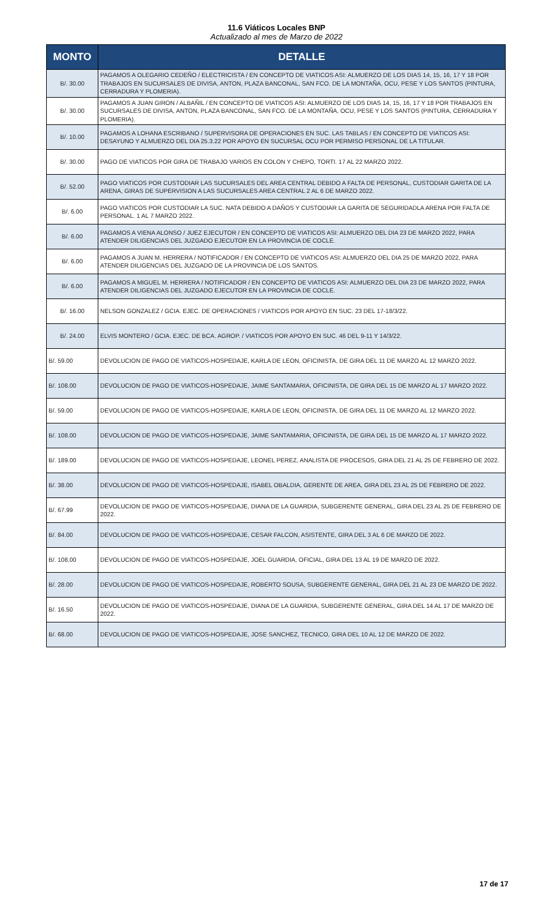11.6 Viáticos Locales BNP
Actualizado al mes de Marzo de 2022
| MONTO | DETALLE |
| --- | --- |
| B/. 30.00 | PAGAMOS A OLEGARIO CEDEÑO / ELECTRICISTA / EN CONCEPTO DE VIATICOS ASI: ALMUERZO DE LOS DIAS 14, 15, 16, 17 Y 18 POR TRABAJOS EN SUCURSALES DE DIVISA, ANTON, PLAZA BANCONAL, SAN FCO. DE LA MONTAÑA, OCU, PESE Y LOS SANTOS (PINTURA, CERRADURA Y PLOMERIA). |
| B/. 30.00 | PAGAMOS A JUAN GIRON / ALBAÑIL / EN CONCEPTO DE VIATICOS ASI: ALMUERZO DE LOS DIAS 14, 15, 16, 17 Y 18 POR TRABAJOS EN SUCURSALES DE DIVISA, ANTON, PLAZA BANCONAL, SAN FCO. DE LA MONTAÑA, OCU, PESE Y LOS SANTOS (PINTURA, CERRADURA Y PLOMERIA). |
| B/. 10.00 | PAGAMOS A LOHANA ESCRIBANO / SUPERVISORA DE OPERACIONES EN SUC. LAS TABLAS / EN CONCEPTO DE VIATICOS ASI: DESAYUNO Y ALMUERZO DEL DIA 25.3.22 POR APOYO EN SUCURSAL OCU POR PERMISO PERSONAL DE LA TITULAR. |
| B/. 30.00 | PAGO DE VIATICOS POR GIRA DE TRABAJO VARIOS EN COLON Y CHEPO, TORTI. 17 AL 22 MARZO 2022. |
| B/. 52.00 | PAGO VIATICOS POR CUSTODIAR LAS SUCURSALES DEL AREA CENTRAL DEBIDO A FALTA DE PERSONAL, CUSTODIAR GARITA DE LA ARENA, GIRAS DE SUPERVISION A LAS SUCURSALES AREA CENTRAL 2 AL 6 DE MARZO 2022. |
| B/. 6.00 | PAGO VIATICOS POR CUSTODIAR LA SUC. NATA DEBIDO A DAÑOS Y CUSTODIAR LA GARITA DE SEGURIDADLA ARENA POR FALTA DE PERSONAL. 1 AL 7 MARZO 2022. |
| B/. 6.00 | PAGAMOS A VIENA ALONSO / JUEZ EJECUTOR / EN CONCEPTO DE VIATICOS ASI: ALMUERZO DEL DIA 23 DE MARZO 2022, PARA ATENDER DILIGENCIAS DEL JUZGADO EJECUTOR EN LA PROVINCIA DE COCLE. |
| B/. 6.00 | PAGAMOS A JUAN M. HERRERA / NOTIFICADOR / EN CONCEPTO DE VIATICOS ASI: ALMUERZO DEL DIA 25 DE MARZO 2022, PARA ATENDER DILIGENCIAS DEL JUZGADO DE LA PROVINCIA DE LOS SANTOS. |
| B/. 6.00 | PAGAMOS A MIGUEL M. HERRERA / NOTIFICADOR / EN CONCEPTO DE VIATICOS ASI: ALMUERZO DEL DIA 23 DE MARZO 2022, PARA ATENDER DILIGENCIAS DEL JUZGADO EJECUTOR EN LA PROVINCIA DE COCLE. |
| B/. 16.00 | NELSON GONZALEZ / GCIA. EJEC. DE OPERACIONES / VIATICOS POR APOYO EN SUC. 23 DEL 17-18/3/22. |
| B/. 24.00 | ELVIS MONTERO / GCIA. EJEC. DE BCA. AGROP. / VIATICOS POR APOYO EN SUC. 46 DEL 9-11 Y 14/3/22. |
| B/. 59.00 | DEVOLUCION DE PAGO DE VIATICOS-HOSPEDAJE, KARLA DE LEON, OFICINISTA, DE GIRA DEL 11 DE MARZO AL 12 MARZO 2022. |
| B/. 108.00 | DEVOLUCION DE PAGO DE VIATICOS-HOSPEDAJE, JAIME SANTAMARIA, OFICINISTA, DE GIRA DEL 15 DE MARZO AL 17 MARZO 2022. |
| B/. 59.00 | DEVOLUCION DE PAGO DE VIATICOS-HOSPEDAJE, KARLA DE LEON, OFICINISTA, DE GIRA DEL 11 DE MARZO AL 12 MARZO 2022. |
| B/. 108.00 | DEVOLUCION DE PAGO DE VIATICOS-HOSPEDAJE, JAIME SANTAMARIA, OFICINISTA, DE GIRA DEL 15 DE MARZO AL 17 MARZO 2022. |
| B/. 189.00 | DEVOLUCION DE PAGO DE VIATICOS-HOSPEDAJE, LEONEL PEREZ, ANALISTA DE PROCESOS, GIRA DEL 21 AL 25 DE FEBRERO DE 2022. |
| B/. 38.00 | DEVOLUCION DE PAGO DE VIATICOS-HOSPEDAJE, ISABEL OBALDIA, GERENTE DE AREA, GIRA DEL 23 AL 25 DE FEBRERO DE 2022. |
| B/. 67.99 | DEVOLUCION DE PAGO DE VIATICOS-HOSPEDAJE, DIANA DE LA GUARDIA, SUBGERENTE GENERAL, GIRA DEL 23 AL 25 DE FEBRERO DE 2022. |
| B/. 84.00 | DEVOLUCION DE PAGO DE VIATICOS-HOSPEDAJE, CESAR FALCON, ASISTENTE, GIRA DEL 3 AL 6 DE MARZO DE 2022. |
| B/. 108.00 | DEVOLUCION DE PAGO DE VIATICOS-HOSPEDAJE, JOEL GUARDIA, OFICIAL, GIRA DEL 13 AL 19 DE MARZO DE 2022. |
| B/. 28.00 | DEVOLUCION DE PAGO DE VIATICOS-HOSPEDAJE, ROBERTO SOUSA, SUBGERENTE GENERAL, GIRA DEL 21 AL 23 DE MARZO DE 2022. |
| B/. 16.50 | DEVOLUCION DE PAGO DE VIATICOS-HOSPEDAJE, DIANA DE LA GUARDIA, SUBGERENTE GENERAL, GIRA DEL 14 AL 17 DE MARZO DE 2022. |
| B/. 68.00 | DEVOLUCION DE PAGO DE VIATICOS-HOSPEDAJE, JOSE SANCHEZ, TECNICO, GIRA DEL 10 AL 12 DE MARZO DE 2022. |
17 de 17